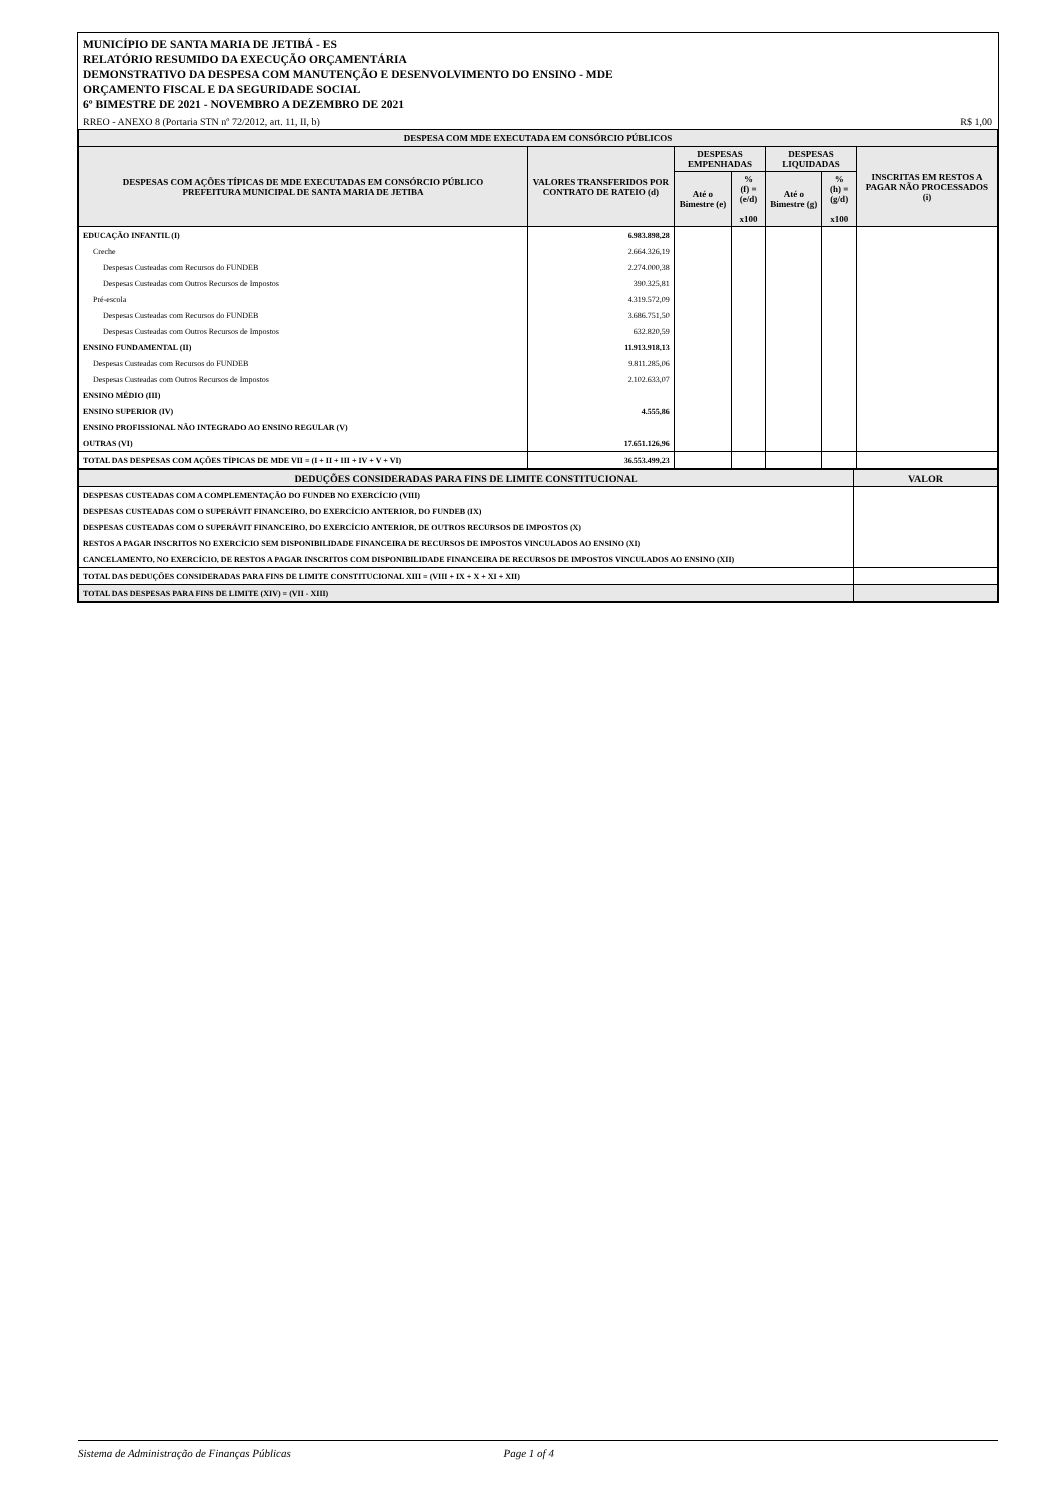MUNICÍPIO DE SANTA MARIA DE JETIBÁ - ES
RELATÓRIO RESUMIDO DA EXECUÇÃO ORÇAMENTÁRIA
DEMONSTRATIVO DA DESPESA COM MANUTENÇÃO E DESENVOLVIMENTO DO ENSINO - MDE
ORÇAMENTO FISCAL E DA SEGURIDADE SOCIAL
6º BIMESTRE DE 2021 - NOVEMBRO A DEZEMBRO DE 2021
RREO - ANEXO 8 (Portaria STN nº 72/2012, art. 11, II, b) R$ 1,00
| DESPESA COM MDE EXECUTADA EM CONSÓRCIO PÚBLICOS | | | | | | |
| --- | --- | --- | --- | --- | --- | --- |
| DESPESAS COM AÇÕES TÍPICAS DE MDE EXECUTADAS EM CONSÓRCIO PÚBLICO PREFEITURA MUNICIPAL DE SANTA MARIA DE JETIBA | VALORES TRANSFERIDOS POR CONTRATO DE RATEIO (d) | DESPESAS EMPENHADAS | | DESPESAS LIQUIDADAS | | INSCRITAS EM RESTOS A PAGAR NÃO PROCESSADOS (i) |
| | | Até o Bimestre (e) | % (f) = (e/d) x100 | Até o Bimestre (g) | % (h) = (g/d) x100 | |
| EDUCAÇÃO INFANTIL (I) | 6.983.898,28 | | | | | |
| Creche | 2.664.326,19 | | | | | |
| Despesas Custeadas com Recursos do FUNDEB | 2.274.000,38 | | | | | |
| Despesas Custeadas com Outros Recursos de Impostos | 390.325,81 | | | | | |
| Pré-escola | 4.319.572,09 | | | | | |
| Despesas Custeadas com Recursos do FUNDEB | 3.686.751,50 | | | | | |
| Despesas Custeadas com Outros Recursos de Impostos | 632.820,59 | | | | | |
| ENSINO FUNDAMENTAL (II) | 11.913.918,13 | | | | | |
| Despesas Custeadas com Recursos do FUNDEB | 9.811.285,06 | | | | | |
| Despesas Custeadas com Outros Recursos de Impostos | 2.102.633,07 | | | | | |
| ENSINO MÉDIO (III) | | | | | | |
| ENSINO SUPERIOR (IV) | 4.555,86 | | | | | |
| ENSINO PROFISSIONAL NÃO INTEGRADO AO ENSINO REGULAR (V) | | | | | | |
| OUTRAS (VI) | 17.651.126,96 | | | | | |
| TOTAL DAS DESPESAS COM AÇÕES TÍPICAS DE MDE VII = (I + II + III + IV + V + VI) | 36.553.499,23 | | | | | |
| DEDUÇÕES CONSIDERADAS PARA FINS DE LIMITE CONSTITUCIONAL | VALOR |
| --- | --- |
| DESPESAS CUSTEADAS COM A COMPLEMENTAÇÃO DO FUNDEB NO EXERCÍCIO (VIII) | |
| DESPESAS CUSTEADAS COM O SUPERÁVIT FINANCEIRO, DO EXERCÍCIO ANTERIOR, DO FUNDEB (IX) | |
| DESPESAS CUSTEADAS COM O SUPERÁVIT FINANCEIRO, DO EXERCÍCIO ANTERIOR, DE OUTROS RECURSOS DE IMPOSTOS (X) | |
| RESTOS A PAGAR INSCRITOS NO EXERCÍCIO SEM DISPONIBILIDADE FINANCEIRA DE RECURSOS DE IMPOSTOS VINCULADOS AO ENSINO (XI) | |
| CANCELAMENTO, NO EXERCÍCIO, DE RESTOS A PAGAR INSCRITOS COM DISPONIBILIDADE FINANCEIRA DE RECURSOS DE IMPOSTOS VINCULADOS AO ENSINO (XII) | |
| TOTAL DAS DEDUÇÕES CONSIDERADAS PARA FINS DE LIMITE CONSTITUCIONAL XIII = (VIII + IX + X + XI + XII) | |
| TOTAL DAS DESPESAS PARA FINS DE LIMITE (XIV) = (VII - XIII) | |
Sistema de Administração de Finanças Públicas Page 1 of 4